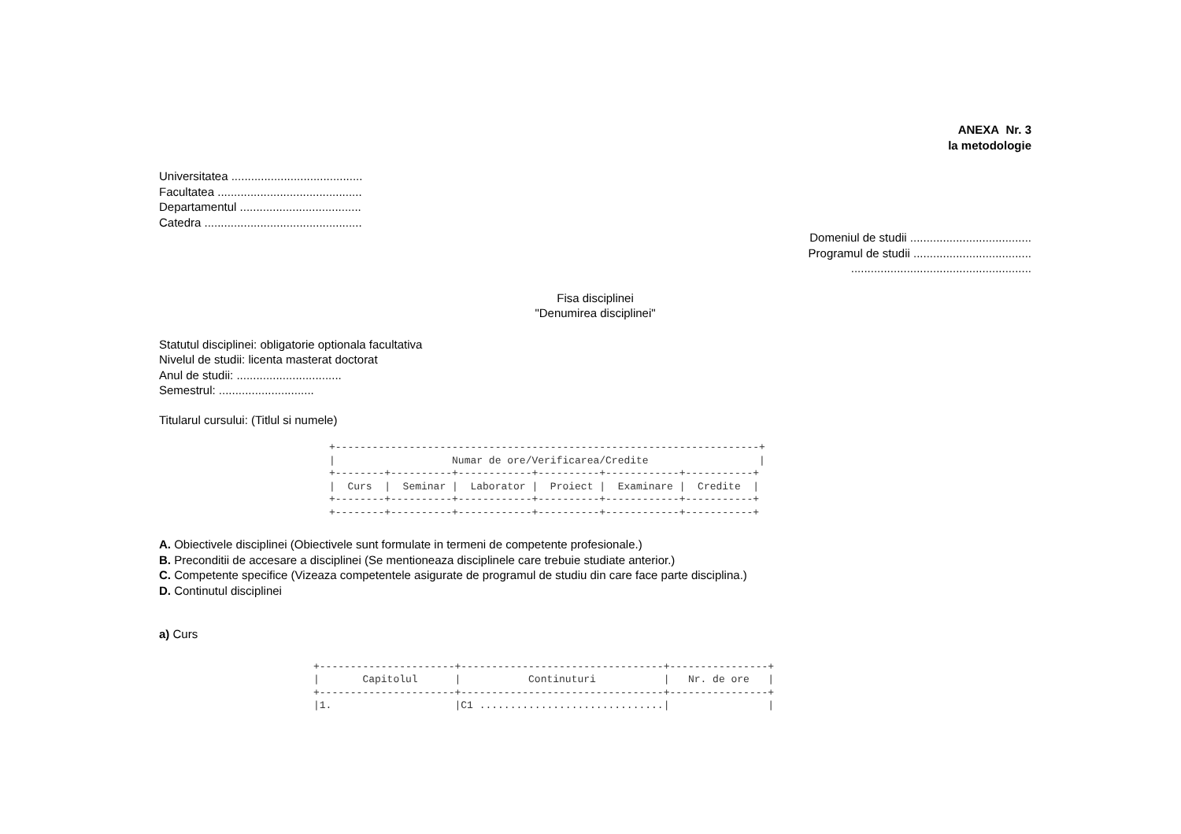ANEXA Nr. 3
la metodologie
Universitatea ........................................
Facultatea ............................................
Departamentul .....................................
Catedra ................................................
Domeniul de studii .....................................
Programul de studii ....................................
.......................................................
Fisa disciplinei
"Denumirea disciplinei"
Statutul disciplinei: obligatorie optionala facultativa
Nivelul de studii: licenta masterat doctorat
Anul de studii: ................................
Semestrul: .............................
Titularul cursului: (Titlul si numele)
+---------------------------------------------------------------------+
|                   Numar de ore/Verificarea/Credite                  |
+--------+----------+------------+----------+------------+-----------+
|  Curs  |  Seminar |  Laborator |  Proiect |  Examinare |  Credite  |
+--------+----------+------------+----------+------------+-----------+
+--------+----------+------------+----------+------------+-----------+
A. Obiectivele disciplinei (Obiectivele sunt formulate in termeni de competente profesionale.)
B. Preconditii de accesare a disciplinei (Se mentioneaza disciplinele care trebuie studiate anterior.)
C. Competente specifice (Vizeaza competentele asigurate de programul de studiu din care face parte disciplina.)
D. Continutul disciplinei
a) Curs
+----------------------+---------------------------------+----------------+
|       Capitolul      |           Continuturi           |   Nr. de ore   |
+----------------------+---------------------------------+----------------+
|1.                    |C1 ..............................|                |